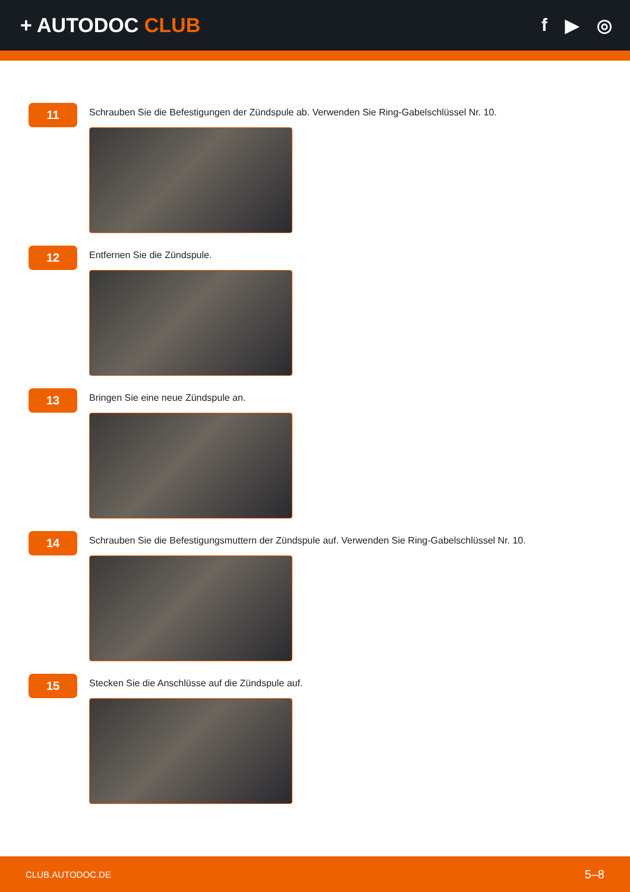+ AUTODOC CLUB f ▶ ◎
11
Schrauben Sie die Befestigungen der Zündspule ab. Verwenden Sie Ring-Gabelschlüssel Nr. 10.
12
Entfernen Sie die Zündspule.
13
Bringen Sie eine neue Zündspule an.
14
Schrauben Sie die Befestigungsmuttern der Zündspule auf. Verwenden Sie Ring-Gabelschlüssel Nr. 10.
15
Stecken Sie die Anschlüsse auf die Zündspule auf.
CLUB.AUTODOC.DE 5–8